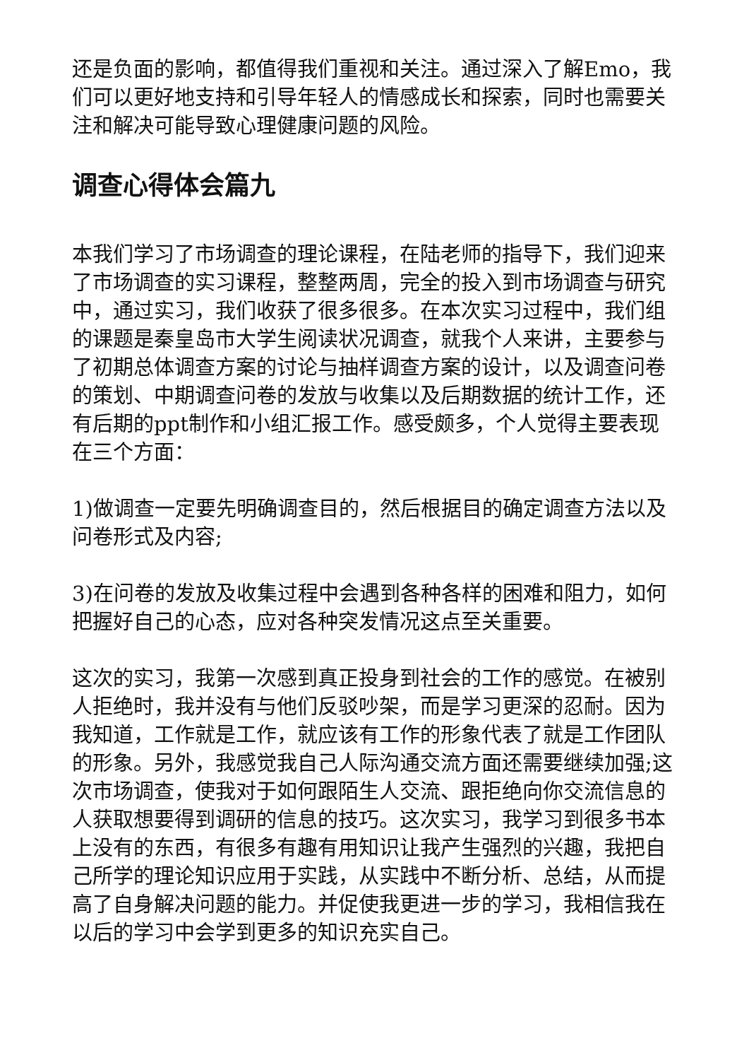还是负面的影响，都值得我们重视和关注。通过深入了解Emo，我们可以更好地支持和引导年轻人的情感成长和探索，同时也需要关注和解决可能导致心理健康问题的风险。
调查心得体会篇九
本我们学习了市场调查的理论课程，在陆老师的指导下，我们迎来了市场调查的实习课程，整整两周，完全的投入到市场调查与研究中，通过实习，我们收获了很多很多。在本次实习过程中，我们组的课题是秦皇岛市大学生阅读状况调查，就我个人来讲，主要参与了初期总体调查方案的讨论与抽样调查方案的设计，以及调查问卷的策划、中期调查问卷的发放与收集以及后期数据的统计工作，还有后期的ppt制作和小组汇报工作。感受颇多，个人觉得主要表现在三个方面：
1)做调查一定要先明确调查目的，然后根据目的确定调查方法以及问卷形式及内容;
3)在问卷的发放及收集过程中会遇到各种各样的困难和阻力，如何把握好自己的心态，应对各种突发情况这点至关重要。
这次的实习，我第一次感到真正投身到社会的工作的感觉。在被别人拒绝时，我并没有与他们反驳吵架，而是学习更深的忍耐。因为我知道，工作就是工作，就应该有工作的形象代表了就是工作团队的形象。另外，我感觉我自己人际沟通交流方面还需要继续加强;这次市场调查，使我对于如何跟陌生人交流、跟拒绝向你交流信息的人获取想要得到调研的信息的技巧。这次实习，我学习到很多书本上没有的东西，有很多有趣有用知识让我产生强烈的兴趣，我把自己所学的理论知识应用于实践，从实践中不断分析、总结，从而提高了自身解决问题的能力。并促使我更进一步的学习，我相信我在以后的学习中会学到更多的知识充实自己。